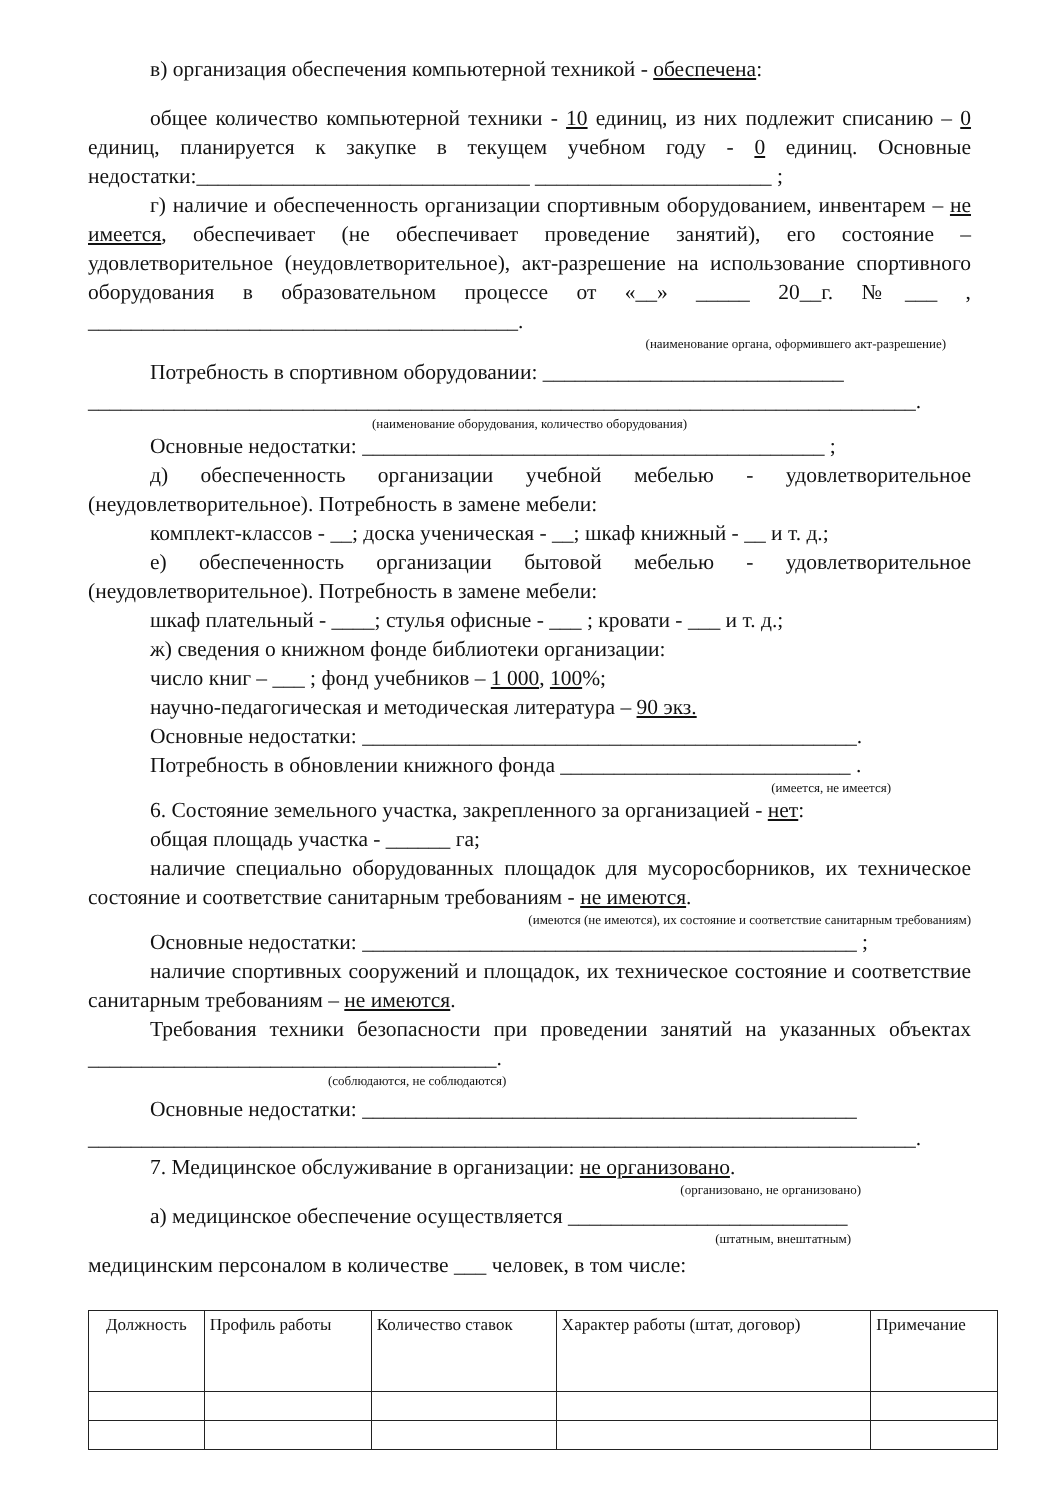в) организация обеспечения компьютерной техникой - обеспечена:
общее количество компьютерной техники - 10 единиц, из них подлежит списанию – 0 единиц, планируется к закупке в текущем учебном году - 0 единиц. Основные недостатки:_______________________________ ______________________ ;
г) наличие и обеспеченность организации спортивным оборудованием, инвентарем – не имеется, обеспечивает (не обеспечивает проведение занятий), его состояние – удовлетворительное (неудовлетворительное), акт-разрешение на использование спортивного оборудования в образовательном процессе от «__» _____ 20__г. №___ , ________________________________________.
(наименование органа, оформившего акт-разрешение)
Потребность в спортивном оборудовании: ____________________________
_____________________________________________________________________________.
(наименование оборудования, количество оборудования)
Основные недостатки: ___________________________________________ ;
д) обеспеченность организации учебной мебелью - удовлетворительное (неудовлетворительное). Потребность в замене мебели:
комплект-классов - __; доска ученическая - __; шкаф книжный - __ и т. д.;
е) обеспеченность организации бытовой мебелью - удовлетворительное (неудовлетворительное). Потребность в замене мебели:
шкаф плательный - ____; стулья офисные - ___ ; кровати - ___ и т. д.;
ж) сведения о книжном фонде библиотеки организации:
число книг – ___ ; фонд учебников – 1 000, 100%;
научно-педагогическая и методическая литература – 90 экз.
Основные недостатки: ______________________________________________.
Потребность в обновлении книжного фонда ___________________________ .
(имеется, не имеется)
6. Состояние земельного участка, закрепленного за организацией - нет:
общая площадь участка - ______ га;
наличие специально оборудованных площадок для мусоросборников, их техническое состояние и соответствие санитарным требованиям - не имеются.
(имеются (не имеются), их состояние и соответствие санитарным требованиям)
Основные недостатки: ______________________________________________ ;
наличие спортивных сооружений и площадок, их техническое состояние и соответствие санитарным требованиям – не имеются.
Требования техники безопасности при проведении занятий на указанных объектах ______________________________________.
(соблюдаются, не соблюдаются)
Основные недостатки: ______________________________________________
_____________________________________________________________________________.
7. Медицинское обслуживание в организации: не организовано.
(организовано, не организовано)
а) медицинское обеспечение осуществляется __________________________
(штатным, внештатным)
медицинским персоналом в количестве ___ человек, в том числе:
| Должность | Профиль работы | Количество ставок | Характер работы (штат, договор) | Примечание |